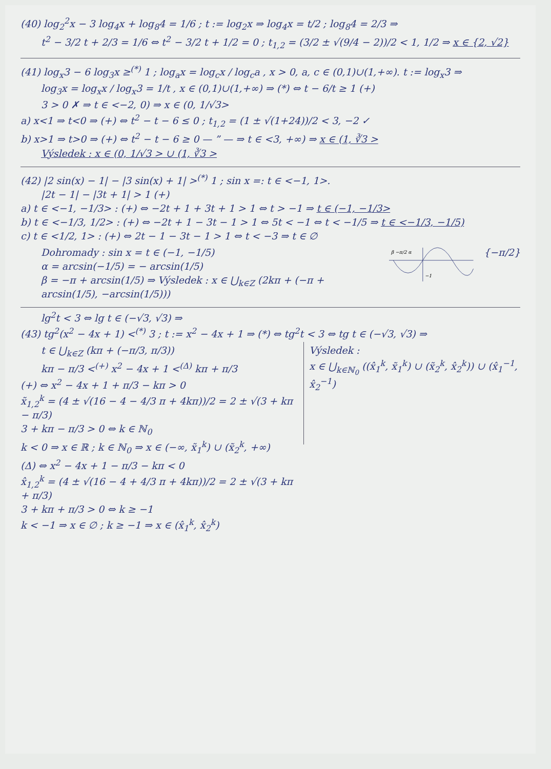(40) log<sub>2</sub><sup>2</sup>x − 3 log<sub>4</sub>x + log<sub>8</sub>4 = 1/6 ; t := log<sub>2</sub>x ⇒ log<sub>4</sub>x = t/2 ; log<sub>8</sub>4 = 2/3 ⇒
t<sup>2</sup> − 3/2 t + 2/3 = 1/6 ⇔ t<sup>2</sup> − 3/2 t + 1/2 = 0 ; t<sub>1,2</sub> = (3/2 ± √(9/4 − 2))/2 < 1, 1/2 ⇒ x ∈ {2, √2}
(41) log<sub>x</sub>3 − 6 log<sub>3</sub>x ≥<sup>(*)</sup> 1 ; log<sub>a</sub>x = log<sub>c</sub>x / log<sub>c</sub>a , x > 0, a, c ∈ (0,1)∪(1,+∞). t := log<sub>x</sub>3 ⇒
log<sub>3</sub>x = log<sub>x</sub>x / log<sub>x</sub>3 = 1/t , x ∈ (0,1)∪(1,+∞) ⇒ (*) ⇔ t − 6/t ≥ 1 (+)
3 > 0 ✗ ⇒ t ∈ <−2, 0) ⇒ x ∈ (0, 1/√3>
a) x<1 ⇒ t<0 ⇒ (+) ⇔ t<sup>2</sup> − t − 6 ≤ 0 ; t<sub>1,2</sub> = (1 ± √(1+24))/2 < 3, −2 ✓
b) x>1 ⇒ t>0 ⇒ (+) ⇔ t<sup>2</sup> − t − 6 ≥ 0 — ” — ⇒ t ∈ <3, +∞) ⇒ x ∈ (1, ∛3 >
Výsledek : x ∈ (0, 1/√3 > ∪ (1, ∛3 >
(42) |2 sin(x) − 1| − |3 sin(x) + 1| ><sup>(*)</sup> 1 ; sin x =: t ∈ <−1, 1>.
|2t − 1| − |3t + 1| > 1 (+)
a) t ∈ <−1, −1/3> : (+) ⇔ −2t + 1 + 3t + 1 > 1 ⇔ t > −1 ⇒ t ∈ (−1, −1/3>
b) t ∈ <−1/3, 1/2> : (+) ⇔ −2t + 1 − 3t − 1 > 1 ⇔ 5t < −1 ⇔ t < −1/5 ⇒ t ∈ <−1/3, −1/5)
c) t ∈ <1/2, 1> : (+) ⇔ 2t − 1 − 3t − 1 > 1 ⇔ t < −3 ⇒ t ∈ ∅
Dohromady : sin x = t ∈ (−1, −1/5)
α = arcsin(−1/5) = − arcsin(1/5)
β = −π + arcsin(1/5) ⇒ Výsledek : x ∈ ⋃<sub>k∈Z</sub> (2kπ + (−π + arcsin(1/5), −arcsin(1/5)))
β −π/2 α
−1
{−π/2}
lg<sup>2</sup>t < 3 ⇔ lg t ∈ (−√3, √3) ⇒
(43) tg<sup>2</sup>(x<sup>2</sup> − 4x + 1) <<sup>(*)</sup> 3 ; t := x<sup>2</sup> − 4x + 1 ⇒ (*) ⇔ tg<sup>2</sup>t < 3 ⇔ tg t ∈ (−√3, √3) ⇒
t ∈ ⋃<sub>k∈Z</sub> (kπ + (−π/3, π/3))
kπ − π/3 <<sup>(+)</sup> x<sup>2</sup> − 4x + 1 <<sup>(Δ)</sup> kπ + π/3
(+) ⇔ x<sup>2</sup> − 4x + 1 + π/3 − kπ > 0
x̃<sub>1,2</sub><sup>k</sup> = (4 ± √(16 − 4 − 4/3 π + 4kπ))/2 = 2 ± √(3 + kπ − π/3)
3 + kπ − π/3 > 0 ⇔ k ∈ ℕ<sub>0</sub>
k < 0 ⇒ x ∈ ℝ ; k ∈ ℕ<sub>0</sub> ⇒ x ∈ (−∞, x̃<sub>1</sub><sup>k</sup>) ∪ (x̃<sub>2</sub><sup>k</sup>, +∞)
(Δ) ⇔ x<sup>2</sup> − 4x + 1 − π/3 − kπ < 0
x̂<sub>1,2</sub><sup>k</sup> = (4 ± √(16 − 4 + 4/3 π + 4kπ))/2 = 2 ± √(3 + kπ + π/3)
3 + kπ + π/3 > 0 ⇔ k ≥ −1
k < −1 ⇒ x ∈ ∅ ; k ≥ −1 ⇒ x ∈ (x̂<sub>1</sub><sup>k</sup>, x̂<sub>2</sub><sup>k</sup>)
Výsledek :
x ∈ ⋃<sub>k∈ℕ<sub>0</sub></sub> ((x̂<sub>1</sub><sup>k</sup>, x̃<sub>1</sub><sup>k</sup>) ∪ (x̃<sub>2</sub><sup>k</sup>, x̂<sub>2</sub><sup>k</sup>)) ∪ (x̂<sub>1</sub><sup>−1</sup>, x̂<sub>2</sub><sup>−1</sup>)